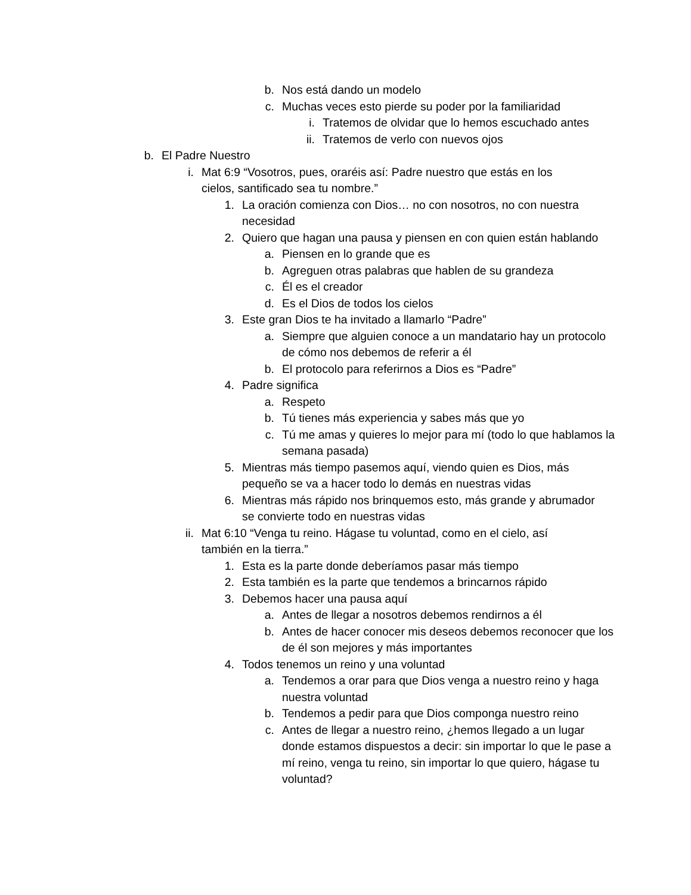b. Nos está dando un modelo
c. Muchas veces esto pierde su poder por la familiaridad
i. Tratemos de olvidar que lo hemos escuchado antes
ii. Tratemos de verlo con nuevos ojos
b. El Padre Nuestro
i. Mat 6:9 “Vosotros, pues, oraréis así: Padre nuestro que estás en los cielos, santificado sea tu nombre.”
1. La oración comienza con Dios… no con nosotros, no con nuestra necesidad
2. Quiero que hagan una pausa y piensen en con quien están hablando
a. Piensen en lo grande que es
b. Agreguen otras palabras que hablen de su grandeza
c. Él es el creador
d. Es el Dios de todos los cielos
3. Este gran Dios te ha invitado a llamarlo “Padre”
a. Siempre que alguien conoce a un mandatario hay un protocolo de cómo nos debemos de referir a él
b. El protocolo para referirnos a Dios es “Padre”
4. Padre significa
a. Respeto
b. Tú tienes más experiencia y sabes más que yo
c. Tú me amas y quieres lo mejor para mí (todo lo que hablamos la semana pasada)
5. Mientras más tiempo pasemos aquí, viendo quien es Dios, más pequeño se va a hacer todo lo demás en nuestras vidas
6. Mientras más rápido nos brinquemos esto, más grande y abrumador se convierte todo en nuestras vidas
ii. Mat 6:10 “Venga tu reino. Hágase tu voluntad, como en el cielo, así también en la tierra.”
1. Esta es la parte donde deberíamos pasar más tiempo
2. Esta también es la parte que tendemos a brincarnos rápido
3. Debemos hacer una pausa aquí
a. Antes de llegar a nosotros debemos rendirnos a él
b. Antes de hacer conocer mis deseos debemos reconocer que los de él son mejores y más importantes
4. Todos tenemos un reino y una voluntad
a. Tendemos a orar para que Dios venga a nuestro reino y haga nuestra voluntad
b. Tendemos a pedir para que Dios componga nuestro reino
c. Antes de llegar a nuestro reino, ¿hemos llegado a un lugar donde estamos dispuestos a decir: sin importar lo que le pase a mí reino, venga tu reino, sin importar lo que quiero, hágase tu voluntad?